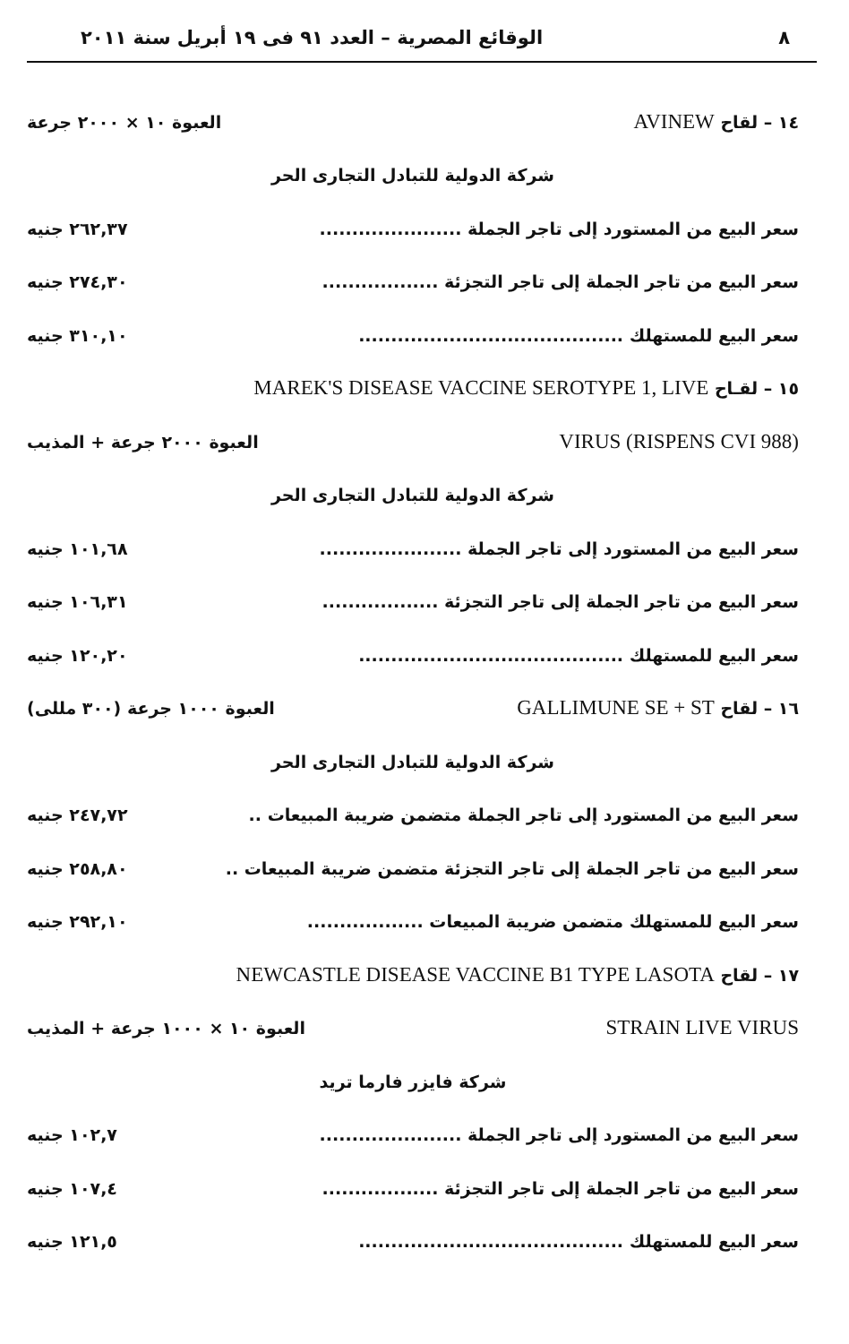٨ الوقائع المصرية – العدد ٩١ فى ١٩ أبريل سنة ٢٠١١
١٤ – لقاح AVINEW العبوة ١٠ × ٢٠٠٠ جرعة
شركة الدولية للتبادل التجارى الحر
سعر البيع من المستورد إلى تاجر الجملة ...................... ٢٦٢,٣٧ جنيه
سعر البيع من تاجر الجملة إلى تاجر التجزئة .................. ٢٧٤,٣٠ جنيه
سعر البيع للمستهلك ......................................... ٣١٠,١٠ جنيه
١٥ – لقـاح MAREK'S DISEASE VACCINE SEROTYPE 1, LIVE
VIRUS (RISPENS CVI 988) العبوة ٢٠٠٠ جرعة + المذيب
شركة الدولية للتبادل التجارى الحر
سعر البيع من المستورد إلى تاجر الجملة ...................... ١٠١,٦٨ جنيه
سعر البيع من تاجر الجملة إلى تاجر التجزئة .................. ١٠٦,٣١ جنيه
سعر البيع للمستهلك ......................................... ١٢٠,٢٠ جنيه
١٦ – لقاح GALLIMUNE SE + ST العبوة ١٠٠٠ جرعة (٣٠٠ مللى)
شركة الدولية للتبادل التجارى الحر
سعر البيع من المستورد إلى تاجر الجملة متضمن ضريبة المبيعات .. ٢٤٧,٧٢ جنيه
سعر البيع من تاجر الجملة إلى تاجر التجزئة متضمن ضريبة المبيعات .. ٢٥٨,٨٠ جنيه
سعر البيع للمستهلك متضمن ضريبة المبيعات .................. ٢٩٢,١٠ جنيه
١٧ – لقاح NEWCASTLE DISEASE VACCINE B1 TYPE LASOTA
STRAIN LIVE VIRUS العبوة ١٠ × ١٠٠٠ جرعة + المذيب
شركة فايزر فارما تريد
سعر البيع من المستورد إلى تاجر الجملة ...................... ١٠٢,٧ جنيه
سعر البيع من تاجر الجملة إلى تاجر التجزئة .................. ١٠٧,٤ جنيه
سعر البيع للمستهلك ......................................... ١٢١,٥ جنيه